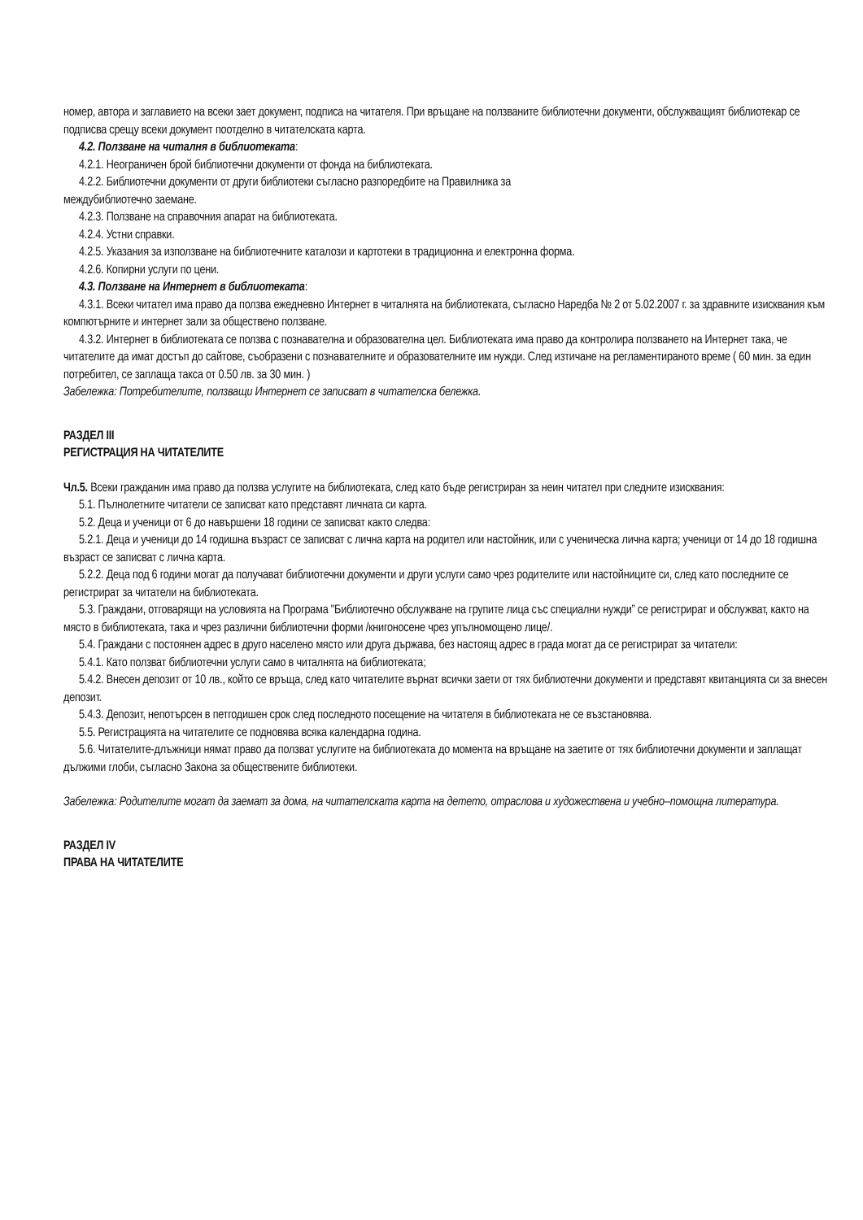номер, автора и заглавието на всеки зает документ, подписа на читателя. При връщане на ползваните библиотечни документи, обслужващият библиотекар се подписва срещу всеки документ поотделно в читателската карта.
4.2. Ползване на читалня в библиотеката:
4.2.1. Неограничен брой библиотечни документи от фонда на библиотеката.
4.2.2. Библиотечни документи от други библиотеки съгласно разпоредбите на Правилника за
междубиблиотечно заемане.
4.2.3. Ползване на справочния апарат на библиотеката.
4.2.4. Устни справки.
4.2.5. Указания за използване на библиотечните каталози и картотеки в традиционна и електронна форма.
4.2.6. Копирни услуги по цени.
4.3. Ползване на Интернет в библиотеката:
4.3.1. Всеки читател има право да ползва ежедневно Интернет в читалнята на библиотеката, съгласно Наредба № 2 от 5.02.2007 г. за здравните изисквания към компютърните и интернет зали за обществено ползване.
4.3.2. Интернет в библиотеката се ползва с познавателна и образователна цел. Библиотеката има право да контролира ползването на Интернет така, че читателите да имат достъп до сайтове, съобразени с познавателните и образователните им нужди. След изтичане на регламентираното време ( 60 мин. за един потребител, се заплаща такса от 0.50 лв. за 30 мин. )
Забележка: Потребителите, ползващи Интернет се записват в читателска бележка.
РАЗДЕЛ III
РЕГИСТРАЦИЯ НА ЧИТАТЕЛИТЕ
Чл.5. Всеки гражданин има право да ползва услугите на библиотеката, след като бъде регистриран за неин читател при следните изисквания:
5.1. Пълнолетните читатели се записват като представят личната си карта.
5.2. Деца и ученици от 6 до навършени 18 години се записват както следва:
5.2.1. Деца и ученици до 14 годишна възраст се записват с лична карта на родител или настойник, или с ученическа лична карта; ученици от 14 до 18 годишна възраст се записват с лична карта.
5.2.2. Деца под 6 години могат да получават библиотечни документи и други услуги само чрез родителите или настойниците си, след като последните се регистрират за читатели на библиотеката.
5.3. Граждани, отговарящи на условията на Програма "Библиотечно обслужване на групите лица със специални нужди” се регистрират и обслужват, както на място в библиотеката, така и чрез различни библиотечни форми /книгоносене чрез упълномощено лице/.
5.4. Граждани с постоянен адрес в друго населено място или друга държава, без настоящ адрес в града могат да се регистрират за читатели:
5.4.1. Като ползват библиотечни услуги само в читалнята на библиотеката;
5.4.2. Внесен депозит от 10 лв., който се връща, след като читателите върнат всички заети от тях библиотечни документи и представят квитанцията си за внесен депозит.
5.4.3. Депозит, непотърсен в петгодишен срок след последното посещение на читателя в библиотеката не се възстановява.
5.5. Регистрацията на читателите се подновява всяка календарна година.
5.6. Читателите-длъжници нямат право да ползват услугите на библиотеката до момента на връщане на заетите от тях библиотечни документи и заплащат дължими глоби, съгласно Закона за обществените библиотеки.
Забележка: Родителите могат да заемат за дома, на читателската карта на детето, отраслова и художествена и учебно–помощна литература.
РАЗДЕЛ IV
ПРАВА НА ЧИТАТЕЛИТЕ